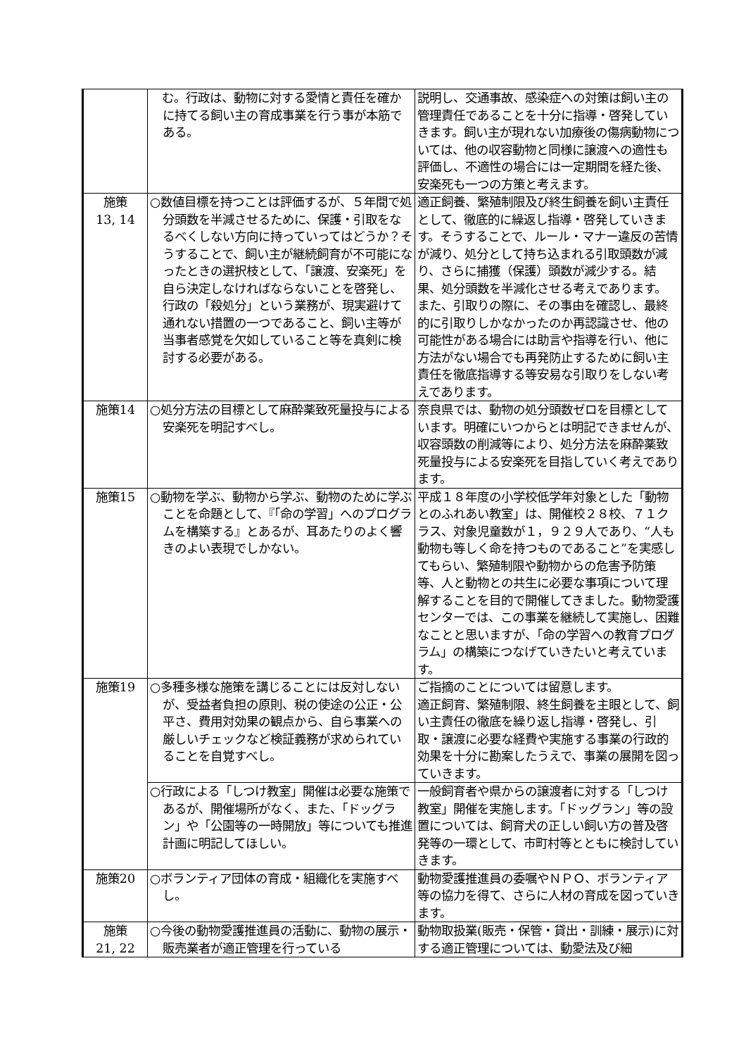| | む。行政は、動物に対する愛情と責任を確かに持てる飼い主の育成事業を行う事が本筋である。 | 説明し、交通事故、感染症への対策は飼い主の管理責任であることを十分に指導・啓発していきます。飼い主が現れない加療後の傷病動物については、他の収容動物と同様に譲渡への適性も評価し、不適性の場合には一定期間を経た後、安楽死も一つの方策と考えます。 |
| 施策 13, 14 | ○数値目標を持つことは評価するが、５年間で処分頭数を半減させるために、保護・引取をなるべくしない方向に持っていってはどうか？そうすることで、飼い主が継続飼育が不可能になったときの選択枝として、「譲渡、安楽死」を自ら決定しなければならないことを啓発し、行政の「殺処分」という業務が、現実避けて通れない措置の一つであること、飼い主等が当事者感覚を欠如していること等を真剣に検討する必要がある。 | 適正飼養、繁殖制限及び終生飼養を飼い主責任として、徹底的に繰返し指導・啓発していきます。そうすることで、ルール・マナー違反の苦情が減り、処分として持ち込まれる引取頭数が減り、さらに捕獲（保護）頭数が減少する。結果、処分頭数を半減化させる考えであります。 また、引取りの際に、その事由を確認し、最終的に引取りしかなかったのか再認識させ、他の可能性がある場合には助言や指導を行い、他に方法がない場合でも再発防止するために飼い主責任を徹底指導する等安易な引取りをしない考えであります。 |
| 施策14 | ○処分方法の目標として麻酔薬致死量投与による安楽死を明記すべし。 | 奈良県では、動物の処分頭数ゼロを目標としています。明確にいつからとは明記できませんが、収容頭数の削減等により、処分方法を麻酔薬致死量投与による安楽死を目指していく考えであります。 |
| 施策15 | ○動物を学ぶ、動物から学ぶ、動物のために学ぶことを命題として、『「命の学習」へのプログラムを構築する』とあるが、耳あたりのよく響きのよい表現でしかない。 | 平成１８年度の小学校低学年対象とした「動物とのふれあい教室」は、開催校２８校、７１クラス、対象児童数が１，９２９人であり、“人も動物も等しく命を持つものであること”を実感してもらい、繁殖制限や動物からの危害予防策等、人と動物との共生に必要な事項について理解することを目的で開催してきました。動物愛護センターでは、この事業を継続して実施し、困難なことと思いますが、「命の学習への教育プログラム」の構築につなげていきたいと考えています。 |
| 施策19 | ○多種多様な施策を講じることには反対しないが、受益者負担の原則、税の使途の公正・公平さ、費用対効果の観点から、自ら事業への厳しいチェックなど検証義務が求められていることを自覚すべし。 | ご指摘のことについては留意します。 適正飼育、繁殖制限、終生飼養を主眼として、飼い主責任の徹底を繰り返し指導・啓発し、引取・譲渡に必要な経費や実施する事業の行政的効果を十分に勘案したうえで、事業の展開を図っていきます。 |
| | ○行政による「しつけ教室」開催は必要な施策であるが、開催場所がなく、また、「ドッグラン」や「公園等の一時開放」等についても推進計画に明記してほしい。 | 一般飼育者や県からの譲渡者に対する「しつけ教室」開催を実施します。「ドッグラン」等の設置については、飼育犬の正しい飼い方の普及啓発等の一環として、市町村等とともに検討していきます。 |
| 施策20 | ○ボランティア団体の育成・組織化を実施すべし。 | 動物愛護推進員の委嘱やＮＰＯ、ボランティア等の協力を得て、さらに人材の育成を図っていきます。 |
| 施策 21, 22 | ○今後の動物愛護推進員の活動に、動物の展示・販売業者が適正管理を行っている | 動物取扱業(販売・保管・貸出・訓練・展示)に対する適正管理については、動愛法及び細 |